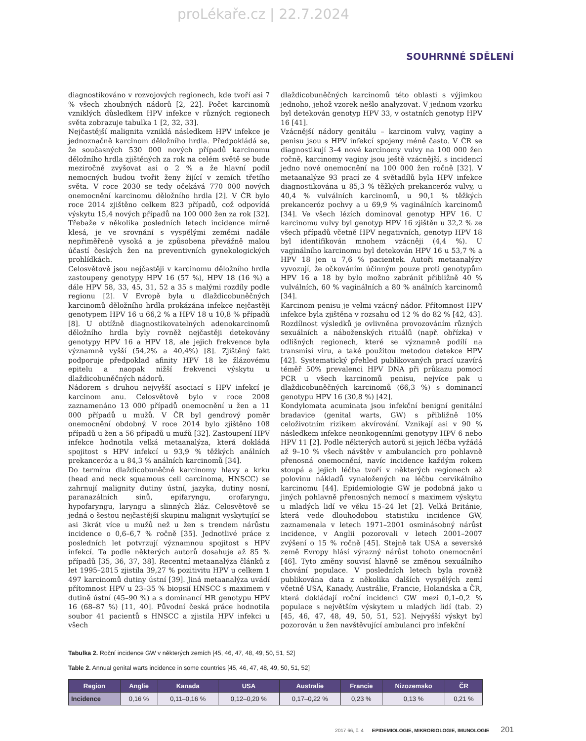proLékaře.cz | 22.7.2024
SOUHRNNÉ SDĚLENÍ
diagnostikováno v rozvojových regionech, kde tvoří asi 7 % všech zhoubných nádorů [2, 22]. Počet karcinomů vzniklých důsledkem HPV infekce v různých regionech světa zobrazuje tabulka 1 [2, 32, 33].
Nejčastější malignita vzniklá následkem HPV infekce je jednoznačně karcinom děložního hrdla. Předpokládá se, že současných 530 000 nových případů karcinomu děložního hrdla zjištěných za rok na celém světě se bude meziročně zvyšovat asi o 2 % a že hlavní podíl nemocných budou tvořit ženy žijící v zemích třetího světa. V roce 2030 se tedy očekává 770 000 nových onemocnění karcinomu děložního hrdla [2]. V ČR bylo roce 2014 zjištěno celkem 823 případů, což odpovídá výskytu 15,4 nových případů na 100 000 žen za rok [32]. Třebaže v několika posledních letech incidence mírně klesá, je ve srovnání s vyspělými zeměmi nadále nepřiměřeně vysoká a je způsobena převážně malou účastí českých žen na preventivních gynekologických prohlídkách.
Celosvětově jsou nejčastěji v karcinomu děložního hrdla zastoupeny genotypy HPV 16 (57 %), HPV 18 (16 %) a dále HPV 58, 33, 45, 31, 52 a 35 s malými rozdíly podle regionu [2]. V Evropě byla u dlaždicobuněčných karcinomů děložního hrdla prokázána infekce nejčastěji genotypem HPV 16 u 66,2 % a HPV 18 u 10,8 % případů [8]. U obtížně diagnostikovatelných adenokarcinomů děložního hrdla byly rovněž nejčastěji detekovány genotypy HPV 16 a HPV 18, ale jejich frekvence byla významně vyšší (54,2% a 40,4%) [8]. Zjištěný fakt podporuje předpoklad afinity HPV 18 ke žlázovému epitelu a naopak nižší frekvenci výskytu u dlaždicobuněčných nádorů.
Nádorem s druhou nejvyšší asociací s HPV infekcí je karcinom anu. Celosvětově bylo v roce 2008 zaznamenáno 13 000 případů onemocnění u žen a 11 000 případů u mužů. V ČR byl gendrový poměr onemocnění obdobný. V roce 2014 bylo zjištěno 108 případů u žen a 56 případů u mužů [32]. Zastoupení HPV infekce hodnotila velká metaanalýza, která dokládá spojitost s HPV infekcí u 93,9 % těžkých análních prekanceróz a u 84,3 % análních karcinomů [34].
Do termínu dlaždicobuněčné karcinomy hlavy a krku (head and neck squamous cell carcinoma, HNSCC) se zahrnují malignity dutiny ústní, jazyka, dutiny nosní, paranazálních sinů, epifaryngu, orofaryngu, hypofaryngu, laryngu a slinných žláz. Celosvětově se jedná o šestou nejčastější skupinu malignit vyskytující se asi 3krát více u mužů než u žen s trendem nárůstu incidence o 0,6–6,7 % ročně [35]. Jednotlivé práce z posledních let potvrzují významnou spojitost s HPV infekcí. Ta podle některých autorů dosahuje až 85 % případů [35, 36, 37, 38]. Recentní metaanalýza článků z let 1995–2015 zjistila 39,27 % pozitivitu HPV u celkem 1 497 karcinomů dutiny ústní [39]. Jiná metaanalýza uvádí přítomnost HPV u 23–35 % biopsií HNSCC s maximem v dutině ústní (45–90 %) a s dominancí HR genotypu HPV 16 (68–87 %) [11, 40]. Původní česká práce hodnotila soubor 41 pacientů s HNSCC a zjistila HPV infekci u všech
dlaždicobuněčných karcinomů této oblasti s výjimkou jednoho, jehož vzorek nešlo analyzovat. V jednom vzorku byl detekován genotyp HPV 33, v ostatních genotyp HPV 16 [41].
Vzácnější nádory genitálu – karcinom vulvy, vaginy a penisu jsou s HPV infekcí spojeny méně často. V ČR se diagnostikují 3–4 nové karcinomy vulvy na 100 000 žen ročně, karcinomy vaginy jsou ještě vzácnější, s incidencí jedno nové onemocnění na 100 000 žen ročně [32]. V metaanalýze 93 prací ze 4 světadílů byla HPV infekce diagnostikována u 85,3 % těžkých prekanceróz vulvy, u 40,4 % vulválních karcinomů, u 90,1 % těžkých prekanceróz pochvy a u 69,9 % vaginálních karcinomů [34]. Ve všech lézích dominoval genotyp HPV 16. U karcinomu vulvy byl genotyp HPV 16 zjištěn u 32,2 % ze všech případů včetně HPV negativních, genotyp HPV 18 byl identifikován mnohem vzácněji (4,4 %). U vaginálního karcinomu byl detekován HPV 16 u 53,7 % a HPV 18 jen u 7,6 % pacientek. Autoři metaanalýzy vyvozují, že očkováním účinným pouze proti genotypům HPV 16 a 18 by bylo možno zabránit přibližně 40 % vulválních, 60 % vaginálních a 80 % análních karcinomů [34].
Karcinom penisu je velmi vzácný nádor. Přítomnost HPV infekce byla zjištěna v rozsahu od 12 % do 82 % [42, 43]. Rozdílnost výsledků je ovlivněna provozováním různých sexuálních a náboženských rituálů (např. obřízka) v odlišných regionech, které se významně podílí na transmisi viru, a také použitou metodou detekce HPV [42]. Systematický přehled publikovaných prací uzavírá téměř 50% prevalenci HPV DNA při průkazu pomocí PCR u všech karcinomů penisu, nejvíce pak u dlaždicobuněčných karcinomů (66,3 %) s dominancí genotypu HPV 16 (30,8 %) [42].
Kondylomata acuminata jsou infekční benigní genitální bradavice (genital warts, GW) s přibližně 10% celoživotním rizikem akvírování. Vznikají asi v 90 % následkem infekce neonkogenními genotypy HPV 6 nebo HPV 11 [2]. Podle některých autorů si jejich léčba vyžádá až 9–10 % všech návštěv v ambulancích pro pohlavně přenosná onemocnění, navíc incidence každým rokem stoupá a jejich léčba tvoří v některých regionech až polovinu nákladů vynaložených na léčbu cervikálního karcinomu [44]. Epidemiologie GW je podobná jako u jiných pohlavně přenosných nemocí s maximem výskytu u mladých lidí ve věku 15–24 let [2]. Velká Británie, která vede dlouhodobou statistiku incidence GW, zaznamenala v letech 1971–2001 osminásobný nárůst incidence, v Anglii pozorovali v letech 2001–2007 zvýšení o 15 % ročně [45]. Stejně tak USA a severské země Evropy hlásí výrazný nárůst tohoto onemocnění [46]. Tyto změny souvisí hlavně se změnou sexuálního chování populace. V posledních letech byla rovněž publikována data z několika dalších vyspělých zemí včetně USA, Kanady, Austrálie, Francie, Holandska a ČR, která dokládají roční incidenci GW mezi 0,1–0,2 % populace s největším výskytem u mladých lidí (tab. 2) [45, 46, 47, 48, 49, 50, 51, 52]. Nejvyšší výskyt byl pozorován u žen navštěvující ambulanci pro infekční
Tabulka 2. Roční incidence GW v některých zemích [45, 46, 47, 48, 49, 50, 51, 52]
Table 2. Annual genital warts incidence in some countries [45, 46, 47, 48, 49, 50, 51, 52]
| Region | Anglie | Kanada | USA | Australie | Francie | Nizozemsko | ČR |
| --- | --- | --- | --- | --- | --- | --- | --- |
| Incidence | 0,16 % | 0,11–0,16 % | 0,12–0,20 % | 0,17–0,22 % | 0,23 % | 0,13 % | 0,21 % |
2017 66, č. 4 EPIDEMIOLOGIE, MIKROBIOLOGIE, IMUNOLOGIE 201